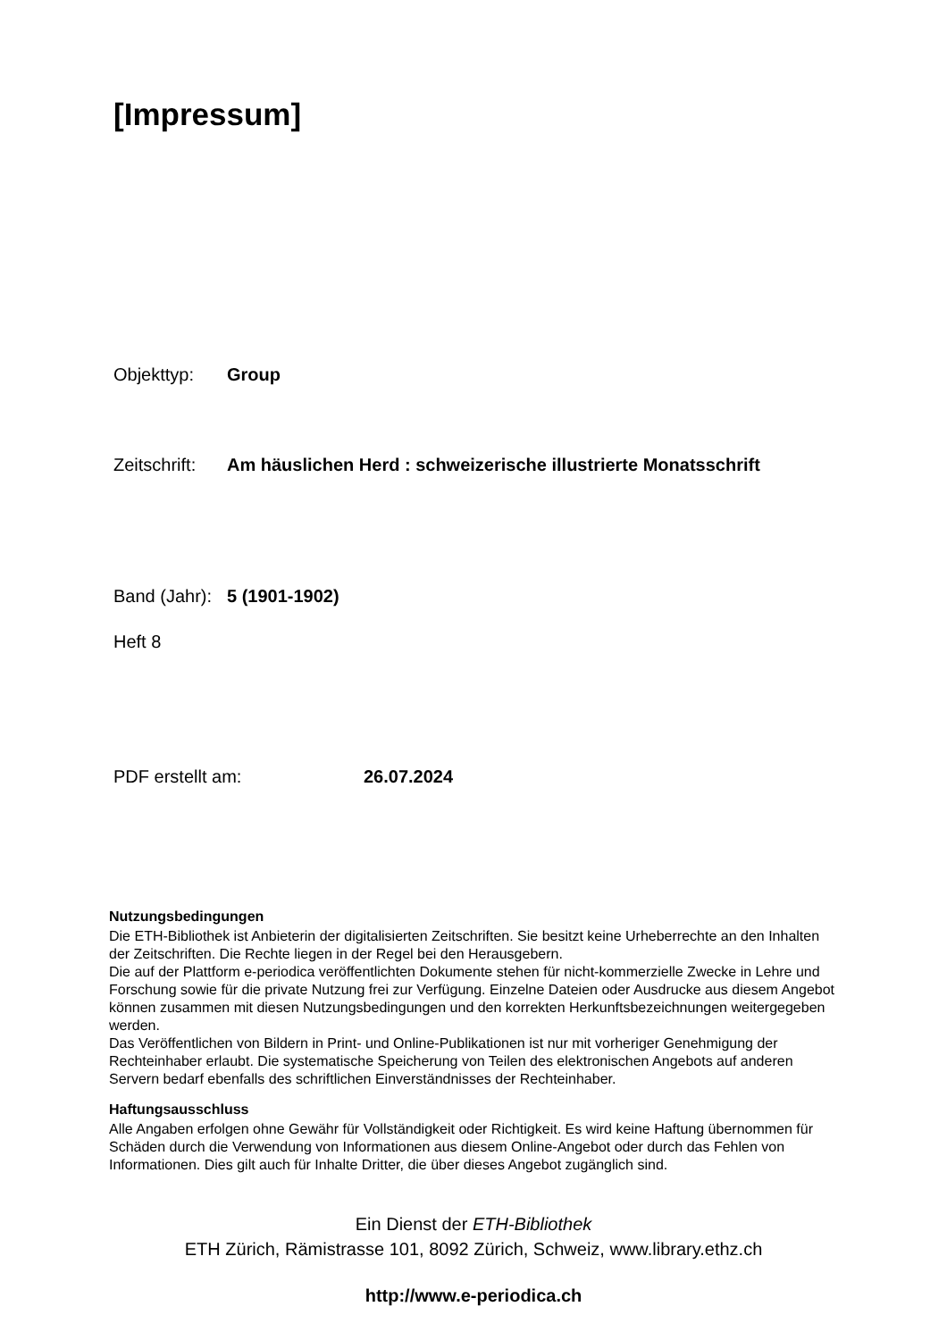[Impressum]
Objekttyp: Group
Zeitschrift: Am häuslichen Herd : schweizerische illustrierte Monatsschrift
Band (Jahr): 5 (1901-1902)
Heft 8
PDF erstellt am: 26.07.2024
Nutzungsbedingungen
Die ETH-Bibliothek ist Anbieterin der digitalisierten Zeitschriften. Sie besitzt keine Urheberrechte an den Inhalten der Zeitschriften. Die Rechte liegen in der Regel bei den Herausgebern.
Die auf der Plattform e-periodica veröffentlichten Dokumente stehen für nicht-kommerzielle Zwecke in Lehre und Forschung sowie für die private Nutzung frei zur Verfügung. Einzelne Dateien oder Ausdrucke aus diesem Angebot können zusammen mit diesen Nutzungsbedingungen und den korrekten Herkunftsbezeichnungen weitergegeben werden.
Das Veröffentlichen von Bildern in Print- und Online-Publikationen ist nur mit vorheriger Genehmigung der Rechteinhaber erlaubt. Die systematische Speicherung von Teilen des elektronischen Angebots auf anderen Servern bedarf ebenfalls des schriftlichen Einverständnisses der Rechteinhaber.
Haftungsausschluss
Alle Angaben erfolgen ohne Gewähr für Vollständigkeit oder Richtigkeit. Es wird keine Haftung übernommen für Schäden durch die Verwendung von Informationen aus diesem Online-Angebot oder durch das Fehlen von Informationen. Dies gilt auch für Inhalte Dritter, die über dieses Angebot zugänglich sind.
Ein Dienst der ETH-Bibliothek
ETH Zürich, Rämistrasse 101, 8092 Zürich, Schweiz, www.library.ethz.ch
http://www.e-periodica.ch